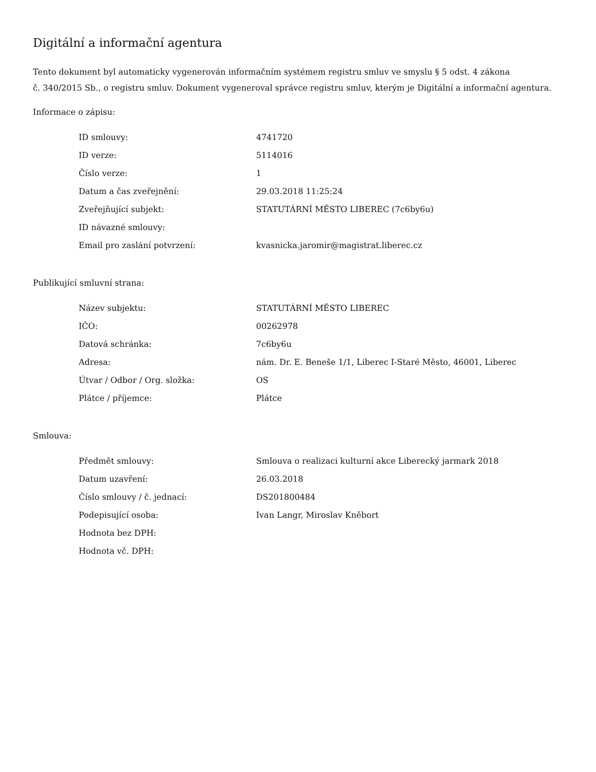Digitální a informační agentura
Tento dokument byl automaticky vygenerován informačním systémem registru smluv ve smyslu § 5 odst. 4 zákona
č. 340/2015 Sb., o registru smluv. Dokument vygeneroval správce registru smluv, kterým je Digitální a informační agentura.
Informace o zápisu:
| ID smlouvy: | 4741720 |
| ID verze: | 5114016 |
| Číslo verze: | 1 |
| Datum a čas zveřejnění: | 29.03.2018 11:25:24 |
| Zveřejňující subjekt: | STATUTÁRNÍ MĚSTO LIBEREC (7c6by6u) |
| ID návazné smlouvy: | |
| Email pro zaslání potvrzení: | kvasnicka.jaromir@magistrat.liberec.cz |
Publikující smluvní strana:
| Název subjektu: | STATUTÁRNÍ MĚSTO LIBEREC |
| IČO: | 00262978 |
| Datová schránka: | 7c6by6u |
| Adresa: | nám. Dr. E. Beneše 1/1, Liberec I-Staré Město, 46001, Liberec |
| Útvar / Odbor / Org. složka: | OS |
| Plátce / příjemce: | Plátce |
Smlouva:
| Předmět smlouvy: | Smlouva o realizaci kulturní akce Liberecký jarmark 2018 |
| Datum uzavření: | 26.03.2018 |
| Číslo smlouvy / č. jednací: | DS201800484 |
| Podepisující osoba: | Ivan Langr, Miroslav Kněbort |
| Hodnota bez DPH: | |
| Hodnota vč. DPH: | |